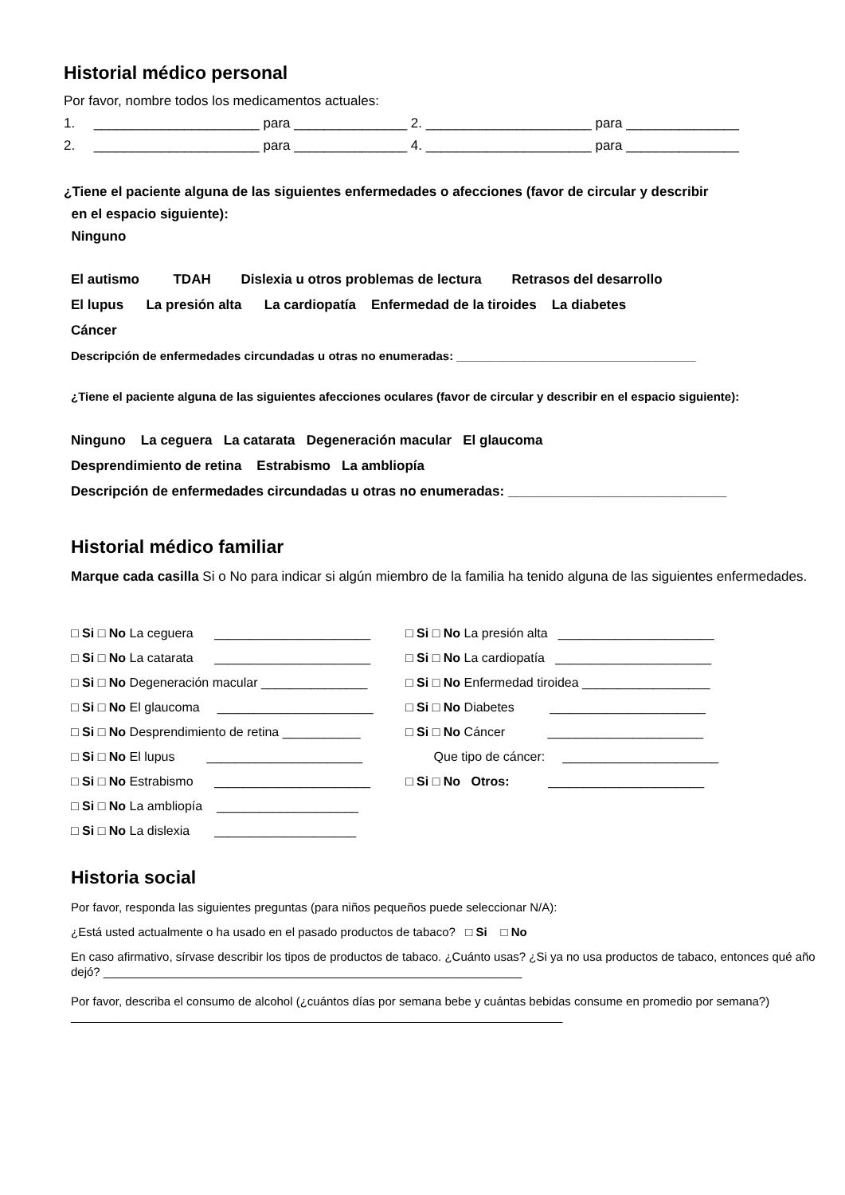Historial médico personal
Por favor, nombre todos los medicamentos actuales:
1. ______________________ para _______________ 2. ______________________ para _______________
2. ______________________ para _______________ 4. ______________________ para _______________
¿Tiene el paciente alguna de las siguientes enfermedades o afecciones (favor de circular y describir
en el espacio siguiente):
Ninguno
El autismo TDAH Dislexia u otros problemas de lectura Retrasos del desarrollo
El lupus La presión alta La cardiopatía Enfermedad de la tiroides La diabetes
Cáncer
Descripción de enfermedades circundadas u otras no enumeradas: ____________________________________
¿Tiene el paciente alguna de las siguientes afecciones oculares (favor de circular y describir en el espacio siguiente):
Ninguno La ceguera La catarata Degeneración macular El glaucoma
Desprendimiento de retina Estrabismo La ambliopía
Descripción de enfermedades circundadas u otras no enumeradas: _____________________________
Historial médico familiar
Marque cada casilla Si o No para indicar si algún miembro de la familia ha tenido alguna de las siguientes enfermedades.
□ Si □ No La ceguera ______________________
□ Si □ No La presión alta ______________________
□ Si □ No La catarata ______________________
□ Si □ No La cardiopatía ______________________
□ Si □ No Degeneración macular _______________
□ Si □ No Enfermedad tiroidea __________________
□ Si □ No El glaucoma ______________________
□ Si □ No Diabetes ______________________
□ Si □ No Desprendimiento de retina ___________
□ Si □ No Cáncer ______________________
□ Si □ No El lupus ______________________
Que tipo de cáncer: ______________________
□ Si □ No Estrabismo ______________________
□ Si □ No Otros: ______________________
□ Si □ No La ambliopía ____________________
□ Si □ No La dislexia ____________________
Historia social
Por favor, responda las siguientes preguntas (para niños pequeños puede seleccionar N/A):
¿Está usted actualmente o ha usado en el pasado productos de tabaco? □ Si □ No
En caso afirmativo, sírvase describir los tipos de productos de tabaco. ¿Cuánto usas? ¿Si ya no usa productos de tabaco, entonces qué año dejó? _______________________________________________________________
Por favor, describa el consumo de alcohol (¿cuántos días por semana bebe y cuántas bebidas consume en promedio por semana?) __________________________________________________________________________